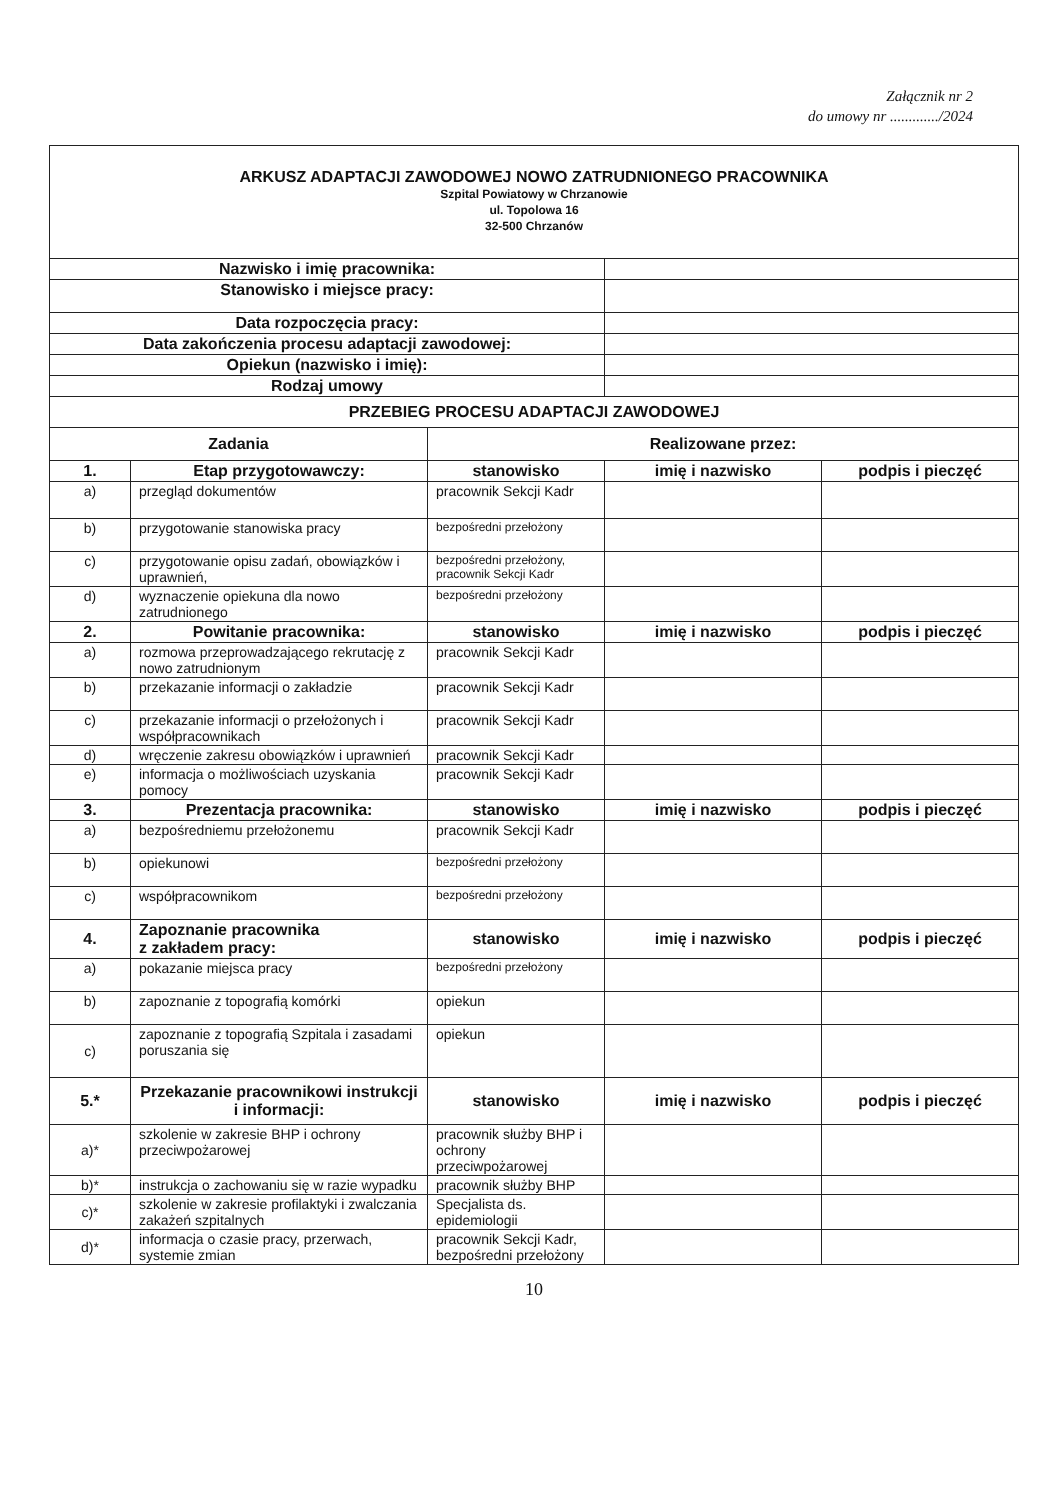Załącznik nr 2
do umowy nr ............./2024
| ARKUSZ ADAPTACJI ZAWODOWEJ NOWO ZATRUDNIONEGO PRACOWNIKA Szpital Powiatowy w Chrzanowie ul. Topolowa 16 32-500 Chrzanów | | | | |
| Nazwisko i imię pracownika: | | | | |
| Stanowisko i miejsce pracy: | | | | |
| Data rozpoczęcia pracy: | | | | |
| Data zakończenia procesu adaptacji zawodowej: | | | | |
| Opiekun (nazwisko i imię): | | | | |
| Rodzaj umowy | | | | |
| PRZEBIEG PROCESU ADAPTACJI ZAWODOWEJ | | | | |
| Zadania | | Realizowane przez: | | |
| 1. | Etap przygotowawczy: | stanowisko | imię i nazwisko | podpis i pieczęć |
| a) | przegląd dokumentów | pracownik Sekcji Kadr | | |
| b) | przygotowanie stanowiska pracy | bezpośredni przełożony | | |
| c) | przygotowanie opisu zadań, obowiązków i uprawnień, | bezpośredni przełożony, pracownik Sekcji Kadr | | |
| d) | wyznaczenie opiekuna dla nowo zatrudnionego | bezpośredni przełożony | | |
| 2. | Powitanie pracownika: | stanowisko | imię i nazwisko | podpis i pieczęć |
| a) | rozmowa przeprowadzającego rekrutację z nowo zatrudnionym | pracownik Sekcji Kadr | | |
| b) | przekazanie informacji o zakładzie | pracownik Sekcji Kadr | | |
| c) | przekazanie informacji o przełożonych i współpracownikach | pracownik Sekcji Kadr | | |
| d) | wręczenie zakresu obowiązków i uprawnień | pracownik Sekcji Kadr | | |
| e) | informacja o możliwościach uzyskania pomocy | pracownik Sekcji Kadr | | |
| 3. | Prezentacja pracownika: | stanowisko | imię i nazwisko | podpis i pieczęć |
| a) | bezpośredniemu przełożonemu | pracownik Sekcji Kadr | | |
| b) | opiekunowi | bezpośredni przełożony | | |
| c) | współpracownikom | bezpośredni przełożony | | |
| 4. | Zapoznanie pracownika z zakładem pracy: | stanowisko | imię i nazwisko | podpis i pieczęć |
| a) | pokazanie miejsca pracy | bezpośredni przełożony | | |
| b) | zapoznanie z topografią komórki | opiekun | | |
| c) | zapoznanie z topografią Szpitala i zasadami poruszania się | opiekun | | |
| 5.* | Przekazanie pracownikowi instrukcji i informacji: | stanowisko | imię i nazwisko | podpis i pieczęć |
| a)* | szkolenie w zakresie BHP i ochrony przeciwpożarowej | pracownik służby BHP i ochrony przeciwpożarowej | | |
| b)* | instrukcja o zachowaniu się w razie wypadku | pracownik służby BHP | | |
| c)* | szkolenie w zakresie profilaktyki i zwalczania zakażeń szpitalnych | Specjalista ds. epidemiologii | | |
| d)* | informacja o czasie pracy, przerwach, systemie zmian | pracownik Sekcji Kadr, bezpośredni przełożony | | |
10